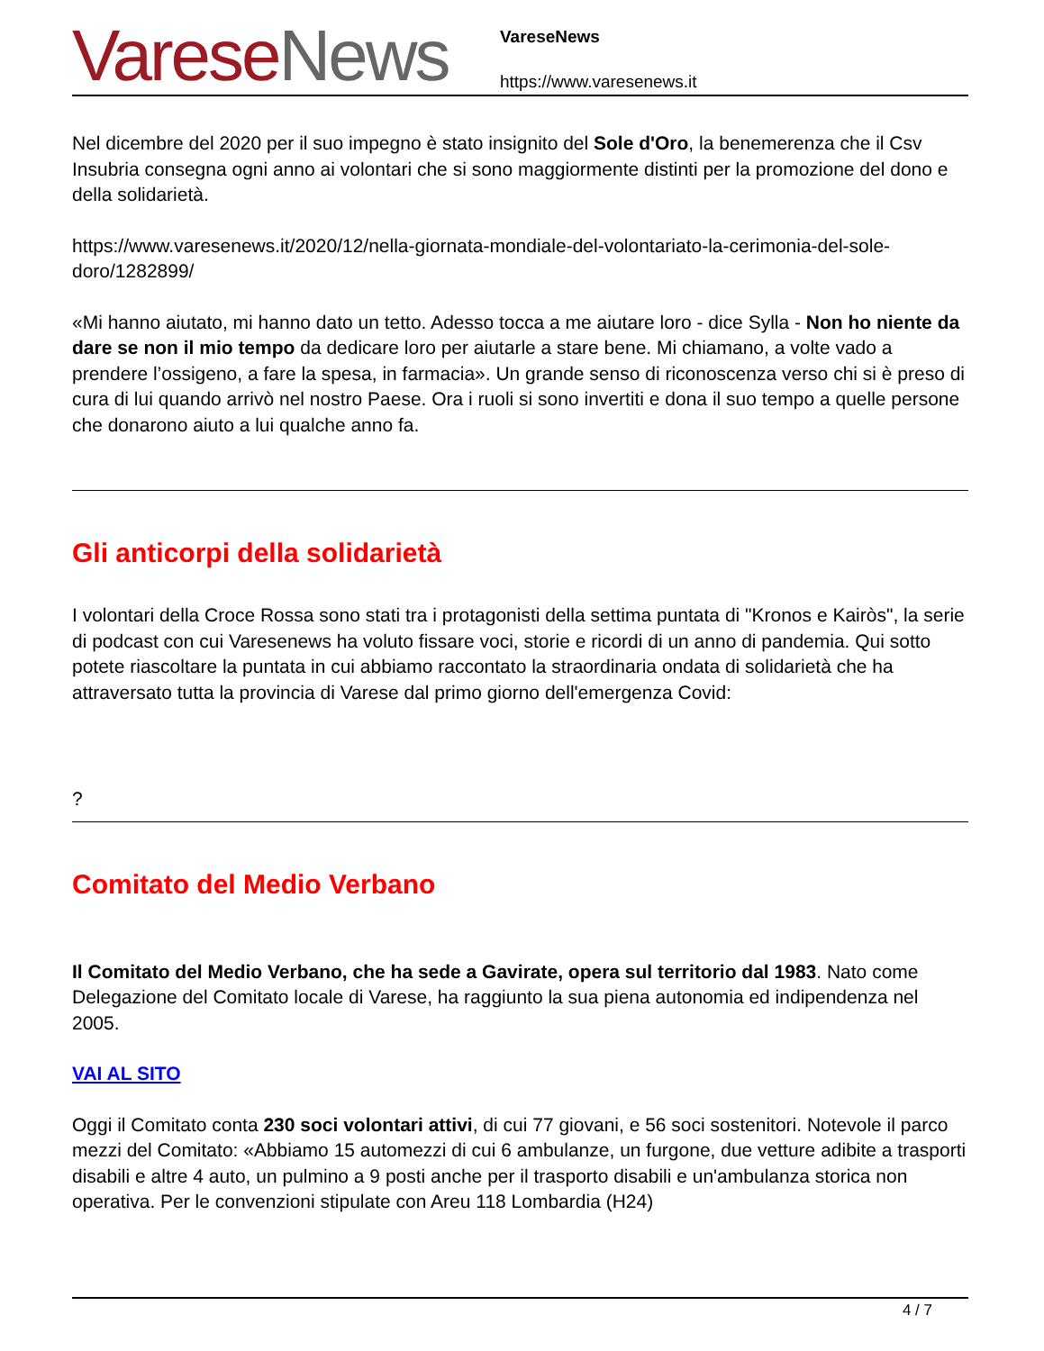Varese News
VareseNews
https://www.varesenews.it
Nel dicembre del 2020 per il suo impegno è stato insignito del Sole d'Oro, la benemerenza che il Csv Insubria consegna ogni anno ai volontari che si sono maggiormente distinti per la promozione del dono e della solidarietà.
https://www.varesenews.it/2020/12/nella-giornata-mondiale-del-volontariato-la-cerimonia-del-sole-doro/1282899/
«Mi hanno aiutato, mi hanno dato un tetto. Adesso tocca a me aiutare loro - dice Sylla - Non ho niente da dare se non il mio tempo da dedicare loro per aiutarle a stare bene. Mi chiamano, a volte vado a prendere l’ossigeno, a fare la spesa, in farmacia». Un grande senso di riconoscenza verso chi si è preso di cura di lui quando arrivò nel nostro Paese. Ora i ruoli si sono invertiti e dona il suo tempo a quelle persone che donarono aiuto a lui qualche anno fa.
Gli anticorpi della solidarietà
I volontari della Croce Rossa sono stati tra i protagonisti della settima puntata di "Kronos e Kairòs", la serie di podcast con cui Varesenews ha voluto fissare voci, storie e ricordi di un anno di pandemia. Qui sotto potete riascoltare la puntata in cui abbiamo raccontato la straordinaria ondata di solidarietà che ha attraversato tutta la provincia di Varese dal primo giorno dell'emergenza Covid:
?
Comitato del Medio Verbano
Il Comitato del Medio Verbano, che ha sede a Gavirate, opera sul territorio dal 1983. Nato come Delegazione del Comitato locale di Varese, ha raggiunto la sua piena autonomia ed indipendenza nel 2005.
VAI AL SITO
Oggi il Comitato conta 230 soci volontari attivi, di cui 77 giovani, e 56 soci sostenitori. Notevole il parco mezzi del Comitato: «Abbiamo 15 automezzi di cui 6 ambulanze, un furgone, due vetture adibite a trasporti disabili e altre 4 auto, un pulmino a 9 posti anche per il trasporto disabili e un'ambulanza storica non operativa. Per le convenzioni stipulate con Areu 118 Lombardia (H24)
4 / 7